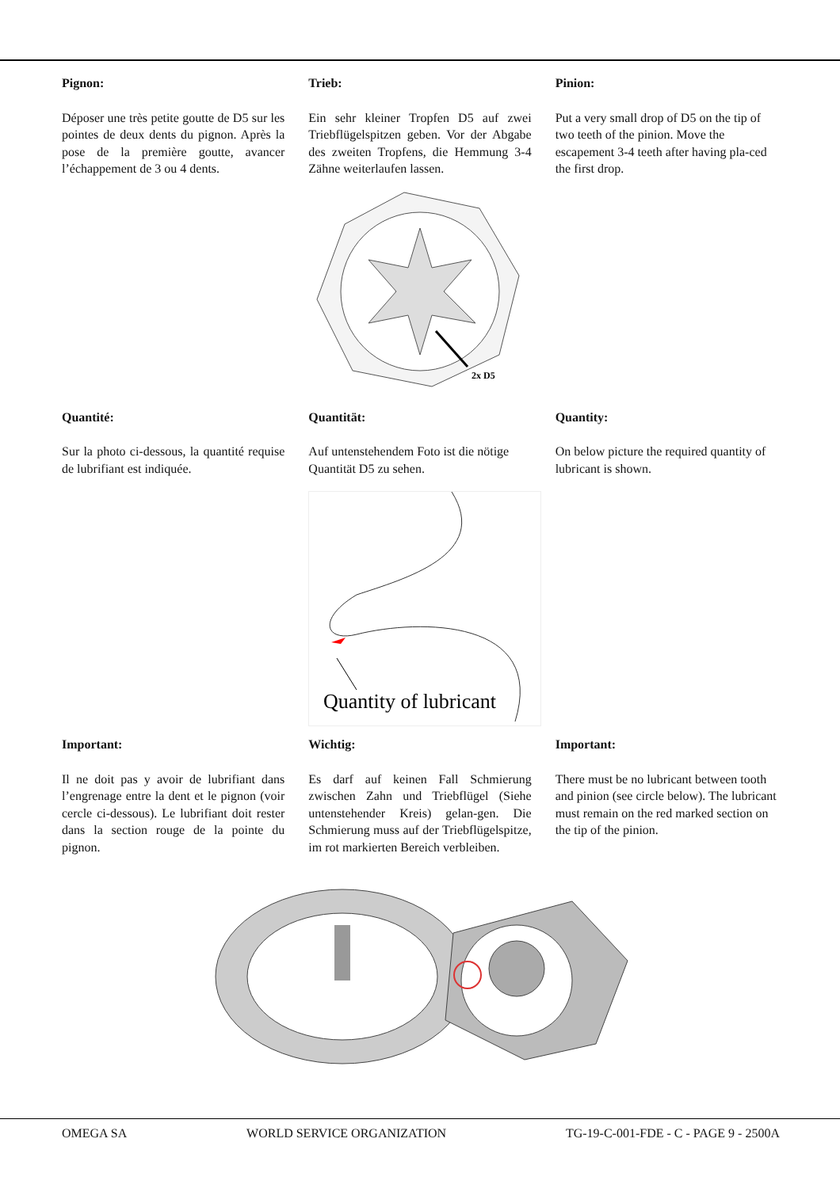Pignon:
Déposer une très petite goutte de D5 sur les pointes de deux dents du pignon. Après la pose de la première goutte, avancer l’échappement de 3 ou 4 dents.
Trieb:
Ein sehr kleiner Tropfen D5 auf zwei Triebflügelspitzen geben. Vor der Abgabe des zweiten Tropfens, die Hemmung 3-4 Zähne weiterlaufen lassen.
Pinion:
Put a very small drop of D5 on the tip of two teeth of the pinion. Move the escapement 3-4 teeth after having pla-ced the first drop.
2x D5
Quantité:
Sur la photo ci-dessous, la quantité requise de lubrifiant est indiquée.
Quantität:
Auf untenstehendem Foto ist die nötige Quantität D5 zu sehen.
Quantity:
On below picture the required quantity of lubricant is shown.
Quantity of lubricant
Important:
Il ne doit pas y avoir de lubrifiant dans l’engrenage entre la dent et le pignon (voir cercle ci-dessous). Le lubrifiant doit rester dans la section rouge de la pointe du pignon.
Wichtig:
Es darf auf keinen Fall Schmierung zwischen Zahn und Triebflügel (Siehe untenstehender Kreis) gelan-gen. Die Schmierung muss auf der Triebflügelspitze, im rot markierten Bereich verbleiben.
Important:
There must be no lubricant between tooth and pinion (see circle below). The lubricant must remain on the red marked section on the tip of the pinion.
OMEGA SA WORLD SERVICE ORGANIZATION TG-19-C-001-FDE - C - PAGE 9 - 2500A